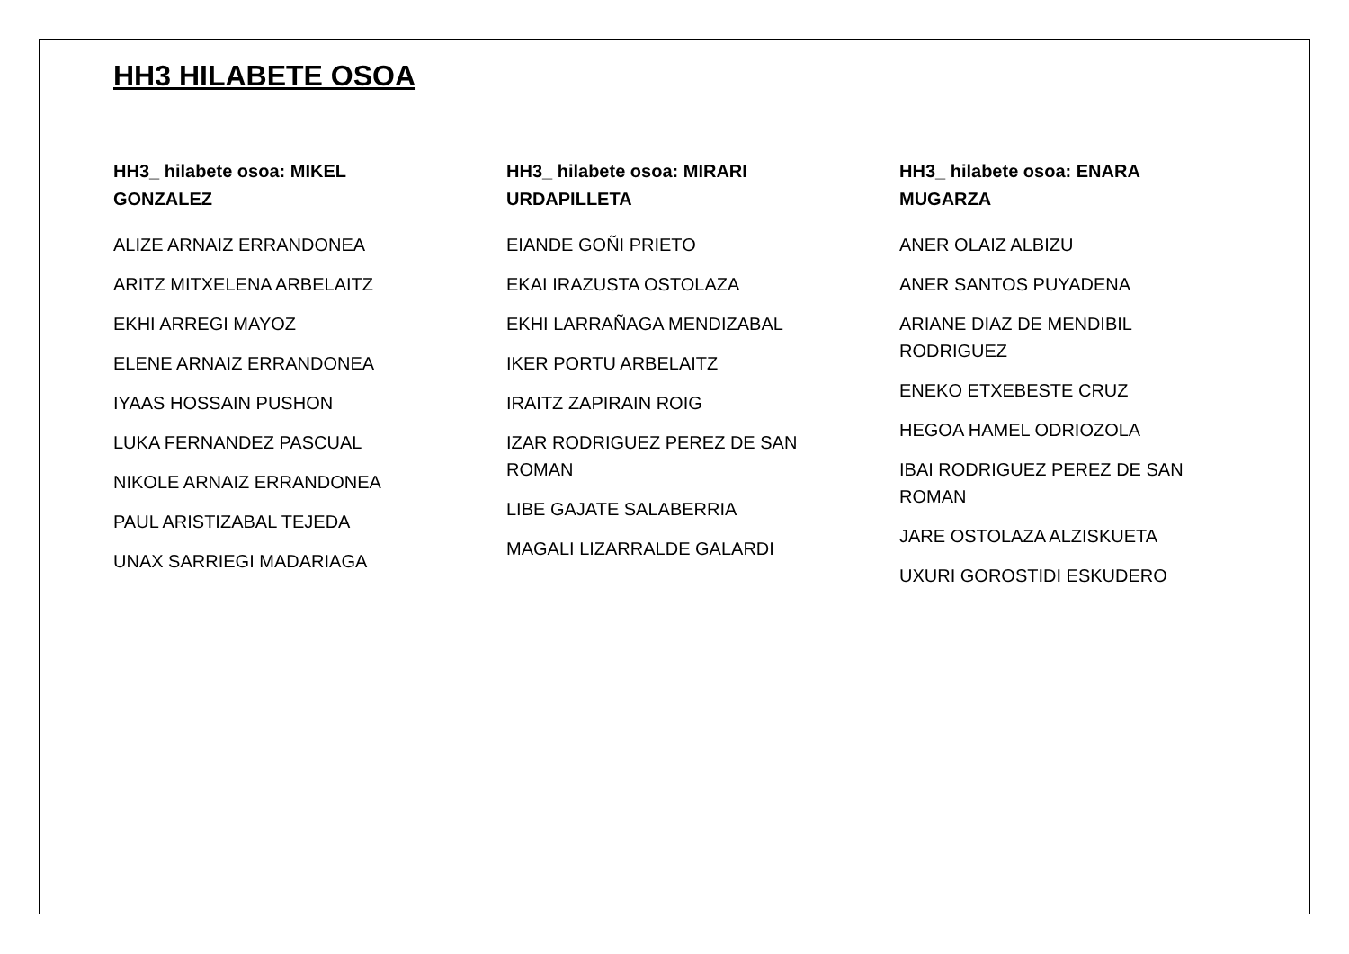HH3 HILABETE OSOA
HH3_ hilabete osoa: MIKEL GONZALEZ
ALIZE ARNAIZ ERRANDONEA
ARITZ MITXELENA ARBELAITZ
EKHI ARREGI MAYOZ
ELENE ARNAIZ ERRANDONEA
IYAAS HOSSAIN PUSHON
LUKA FERNANDEZ PASCUAL
NIKOLE ARNAIZ ERRANDONEA
PAUL ARISTIZABAL TEJEDA
UNAX SARRIEGI MADARIAGA
HH3_ hilabete osoa: MIRARI URDAPILLETA
EIANDE GOÑI PRIETO
EKAI IRAZUSTA OSTOLAZA
EKHI LARRAÑAGA MENDIZABAL
IKER PORTU ARBELAITZ
IRAITZ ZAPIRAIN ROIG
IZAR RODRIGUEZ PEREZ DE SAN ROMAN
LIBE GAJATE SALABERRIA
MAGALI LIZARRALDE GALARDI
HH3_ hilabete osoa: ENARA MUGARZA
ANER OLAIZ ALBIZU
ANER SANTOS PUYADENA
ARIANE DIAZ DE MENDIBIL RODRIGUEZ
ENEKO ETXEBESTE CRUZ
HEGOA HAMEL ODRIOZOLA
IBAI RODRIGUEZ PEREZ DE SAN ROMAN
JARE OSTOLAZA ALZISKUETA
UXURI GOROSTIDI ESKUDERO